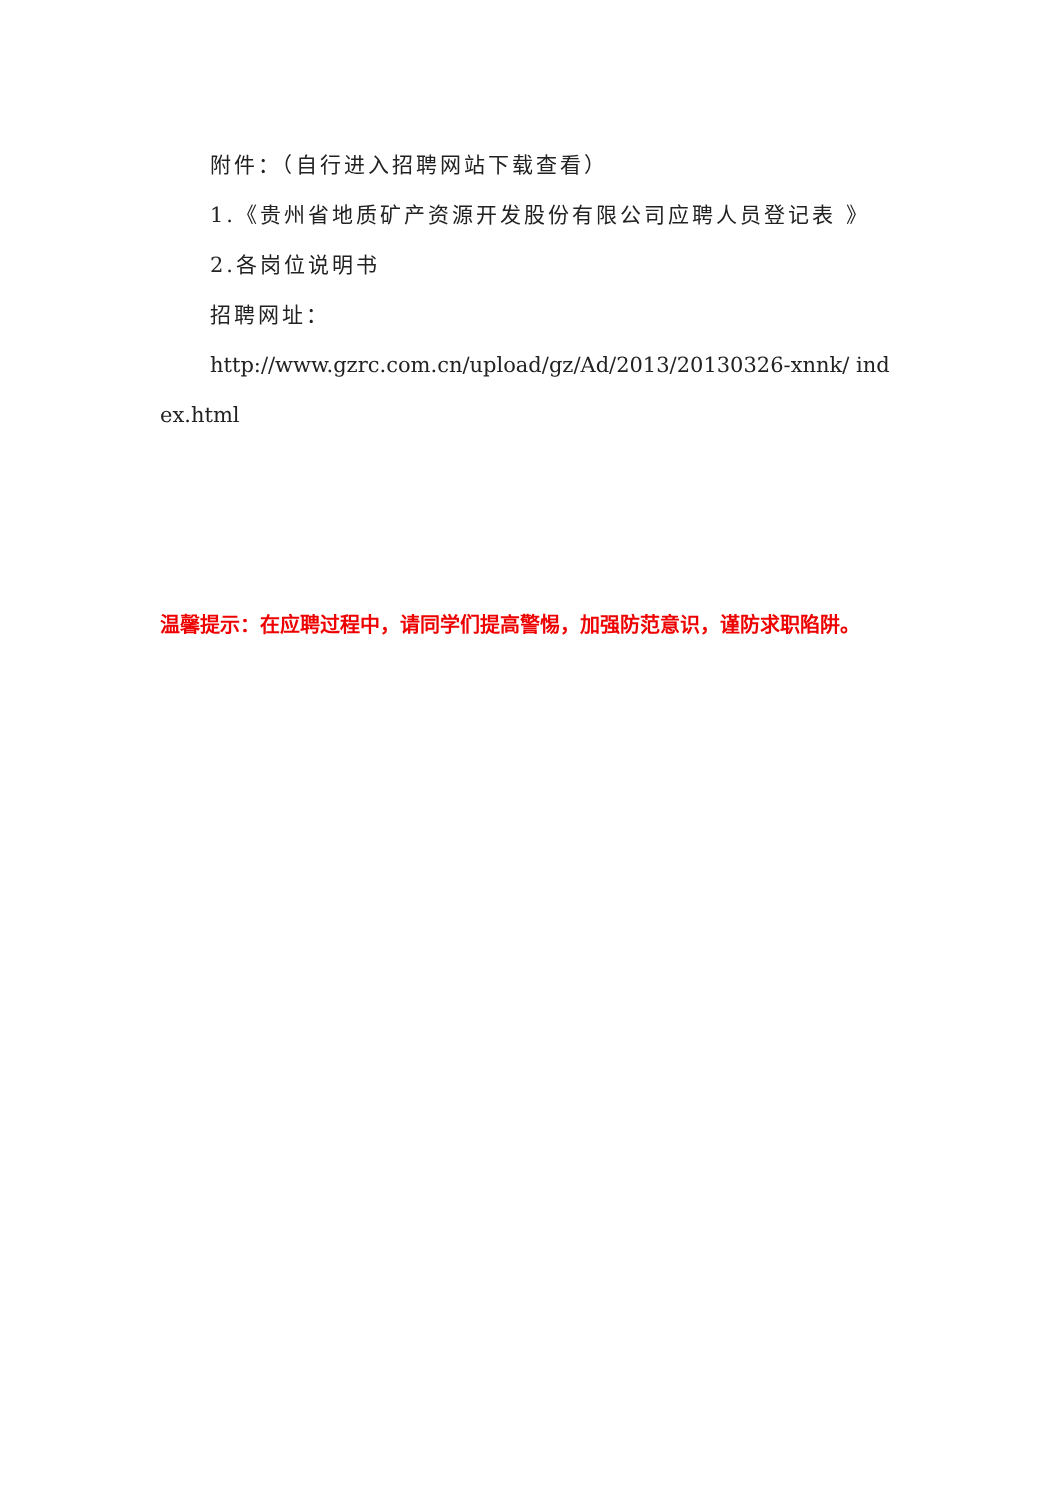附件：（自行进入招聘网站下载查看）
1.《贵州省地质矿产资源开发股份有限公司应聘人员登记表 》
2.各岗位说明书
招聘网址：
http://www.gzrc.com.cn/upload/gz/Ad/2013/20130326-xnnk/ index.html
温馨提示：在应聘过程中，请同学们提高警惕，加强防范意识，谨防求职陷阱。